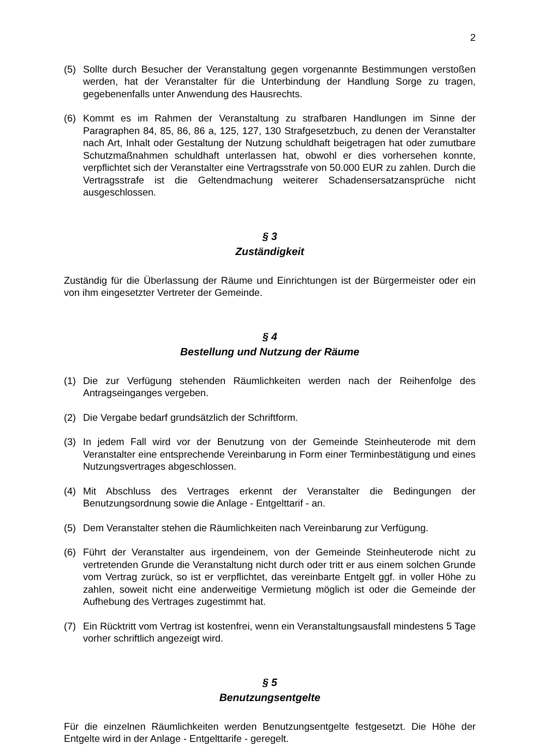2
(5) Sollte durch Besucher der Veranstaltung gegen vorgenannte Bestimmungen verstoßen werden, hat der Veranstalter für die Unterbindung der Handlung Sorge zu tragen, gegebenenfalls unter Anwendung des Hausrechts.
(6) Kommt es im Rahmen der Veranstaltung zu strafbaren Handlungen im Sinne der Paragraphen 84, 85, 86, 86 a, 125, 127, 130 Strafgesetzbuch, zu denen der Veranstalter nach Art, Inhalt oder Gestaltung der Nutzung schuldhaft beigetragen hat oder zumutbare Schutzmaßnahmen schuldhaft unterlassen hat, obwohl er dies vorhersehen konnte, verpflichtet sich der Veranstalter eine Vertragsstrafe von 50.000 EUR zu zahlen. Durch die Vertragsstrafe ist die Geltendmachung weiterer Schadensersatzansprüche nicht ausgeschlossen.
§ 3
Zuständigkeit
Zuständig für die Überlassung der Räume und Einrichtungen ist der Bürgermeister oder ein von ihm eingesetzter Vertreter der Gemeinde.
§ 4
Bestellung und Nutzung der Räume
(1) Die zur Verfügung stehenden Räumlichkeiten werden nach der Reihenfolge des Antragseinganges vergeben.
(2) Die Vergabe bedarf grundsätzlich der Schriftform.
(3) In jedem Fall wird vor der Benutzung von der Gemeinde Steinheuterode mit dem Veranstalter eine entsprechende Vereinbarung in Form einer Terminbestätigung und eines Nutzungsvertrages abgeschlossen.
(4) Mit Abschluss des Vertrages erkennt der Veranstalter die Bedingungen der Benutzungsordnung sowie die Anlage - Entgelttarif - an.
(5) Dem Veranstalter stehen die Räumlichkeiten nach Vereinbarung zur Verfügung.
(6) Führt der Veranstalter aus irgendeinem, von der Gemeinde Steinheuterode nicht zu vertretenden Grunde die Veranstaltung nicht durch oder tritt er aus einem solchen Grunde vom Vertrag zurück, so ist er verpflichtet, das vereinbarte Entgelt ggf. in voller Höhe zu zahlen, soweit nicht eine anderweitige Vermietung möglich ist oder die Gemeinde der Aufhebung des Vertrages zugestimmt hat.
(7) Ein Rücktritt vom Vertrag ist kostenfrei, wenn ein Veranstaltungsausfall mindestens 5 Tage vorher schriftlich angezeigt wird.
§ 5
Benutzungsentgelte
Für die einzelnen Räumlichkeiten werden Benutzungsentgelte festgesetzt. Die Höhe der Entgelte wird in der Anlage - Entgelttarife - geregelt.